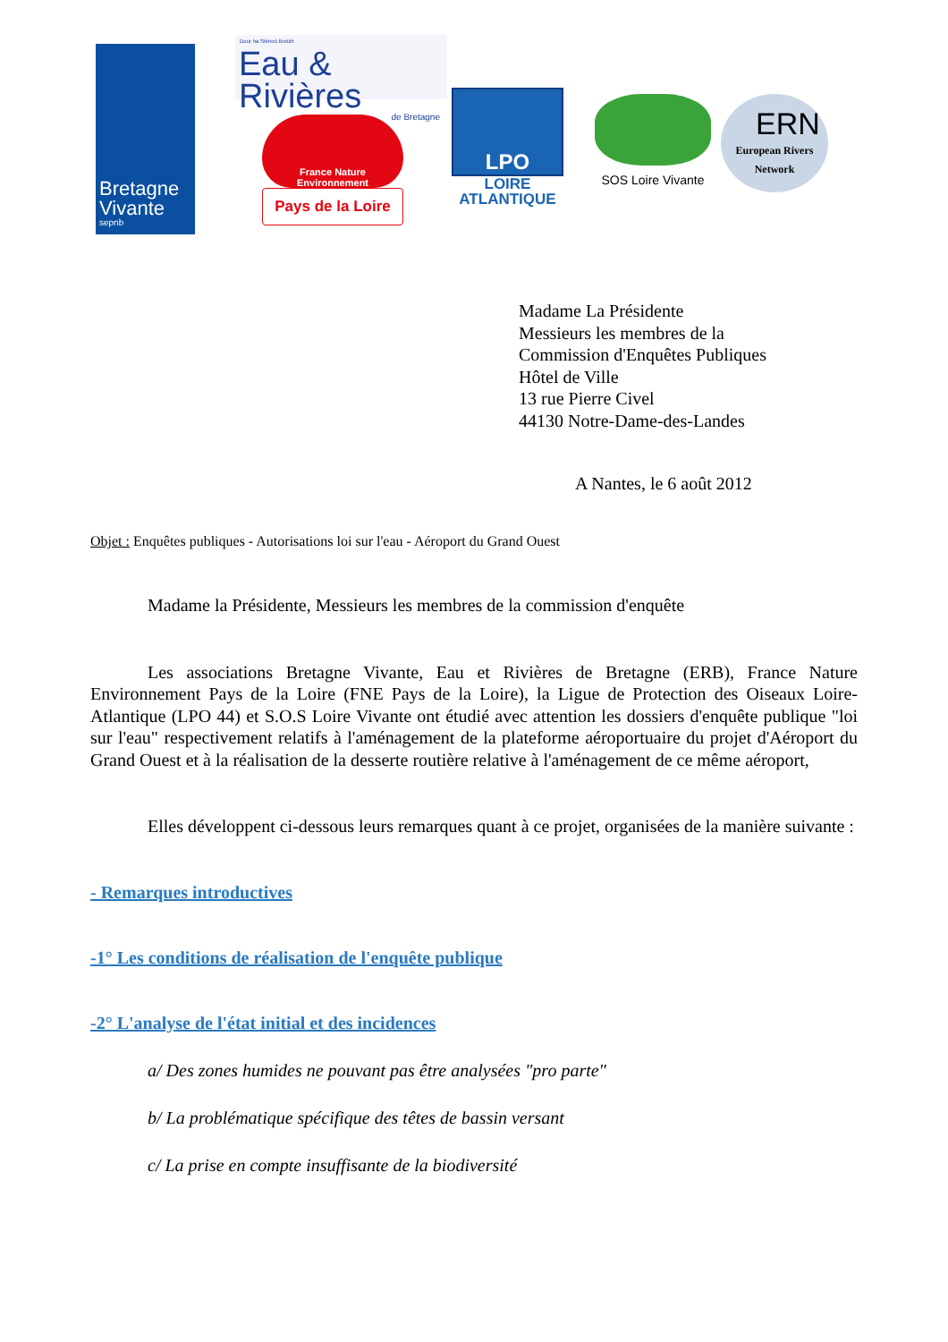Bretagne
Vivante
sepnb
Dour ha Stêrioù Breizh
Eau & Rivières
de Bretagne
France Nature
Environnement
Pays de la Loire
LPO
LOIRE
ATLANTIQUE
SOS Loire Vivante
ERN
European Rivers
Network
Madame La Présidente
Messieurs les membres de la
Commission d'Enquêtes Publiques
Hôtel de Ville
13 rue Pierre Civel
44130 Notre-Dame-des-Landes
A Nantes, le 6 août 2012
Objet : Enquêtes publiques - Autorisations loi sur l'eau - Aéroport du Grand Ouest
Madame la Présidente, Messieurs les membres de la commission d'enquête
Les associations Bretagne Vivante, Eau et Rivières de Bretagne (ERB), France Nature Environnement Pays de la Loire (FNE Pays de la Loire), la Ligue de Protection des Oiseaux Loire-Atlantique (LPO 44) et S.O.S Loire Vivante ont étudié avec attention les dossiers d'enquête publique "loi sur l'eau" respectivement relatifs à l'aménagement de la plateforme aéroportuaire du projet d'Aéroport du Grand Ouest et à la réalisation de la desserte routière relative à l'aménagement de ce même aéroport,
Elles développent ci-dessous leurs remarques quant à ce projet, organisées de la manière suivante :
- Remarques introductives
-1° Les conditions de réalisation de l'enquête publique
-2° L'analyse de l'état initial et des incidences
a/ Des zones humides ne pouvant pas être analysées "pro parte"
b/ La problématique spécifique des têtes de bassin versant
c/ La prise en compte insuffisante de la biodiversité